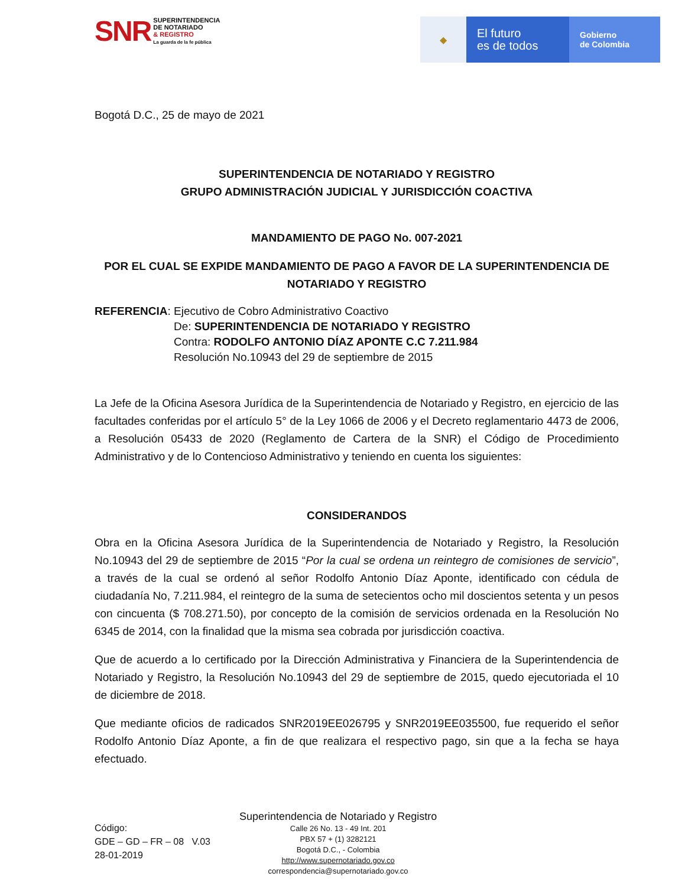SNR SUPERINTENDENCIA
DE NOTARIADO
& REGISTRO
La guarda de la fe pública
◆
El futuro
es de todos
Gobierno
de Colombia
Bogotá D.C., 25 de mayo de 2021
SUPERINTENDENCIA DE NOTARIADO Y REGISTRO
GRUPO ADMINISTRACIÓN JUDICIAL Y JURISDICCIÓN COACTIVA
MANDAMIENTO DE PAGO No. 007-2021
POR EL CUAL SE EXPIDE MANDAMIENTO DE PAGO A FAVOR DE LA SUPERINTENDENCIA DE NOTARIADO Y REGISTRO
REFERENCIA: Ejecutivo de Cobro Administrativo Coactivo
De: SUPERINTENDENCIA DE NOTARIADO Y REGISTRO
Contra: RODOLFO ANTONIO DÍAZ APONTE C.C 7.211.984
Resolución No.10943 del 29 de septiembre de 2015
La Jefe de la Oficina Asesora Jurídica de la Superintendencia de Notariado y Registro, en ejercicio de las facultades conferidas por el artículo 5° de la Ley 1066 de 2006 y el Decreto reglamentario 4473 de 2006, a Resolución 05433 de 2020 (Reglamento de Cartera de la SNR) el Código de Procedimiento Administrativo y de lo Contencioso Administrativo y teniendo en cuenta los siguientes:
CONSIDERANDOS
Obra en la Oficina Asesora Jurídica de la Superintendencia de Notariado y Registro, la Resolución No.10943 del 29 de septiembre de 2015 “Por la cual se ordena un reintegro de comisiones de servicio”, a través de la cual se ordenó al señor Rodolfo Antonio Díaz Aponte, identificado con cédula de ciudadanía No, 7.211.984, el reintegro de la suma de setecientos ocho mil doscientos setenta y un pesos con cincuenta ($ 708.271.50), por concepto de la comisión de servicios ordenada en la Resolución No 6345 de 2014, con la finalidad que la misma sea cobrada por jurisdicción coactiva.
Que de acuerdo a lo certificado por la Dirección Administrativa y Financiera de la Superintendencia de Notariado y Registro, la Resolución No.10943 del 29 de septiembre de 2015, quedo ejecutoriada el 10 de diciembre de 2018.
Que mediante oficios de radicados SNR2019EE026795 y SNR2019EE035500, fue requerido el señor Rodolfo Antonio Díaz Aponte, a fin de que realizara el respectivo pago, sin que a la fecha se haya efectuado.
Código:
GDE – GD – FR – 08 V.03
28-01-2019
Superintendencia de Notariado y Registro
Calle 26 No. 13 - 49 Int. 201
PBX 57 + (1) 3282121
Bogotá D.C., - Colombia
http://www.supernotariado.gov.co
correspondencia@supernotariado.gov.co